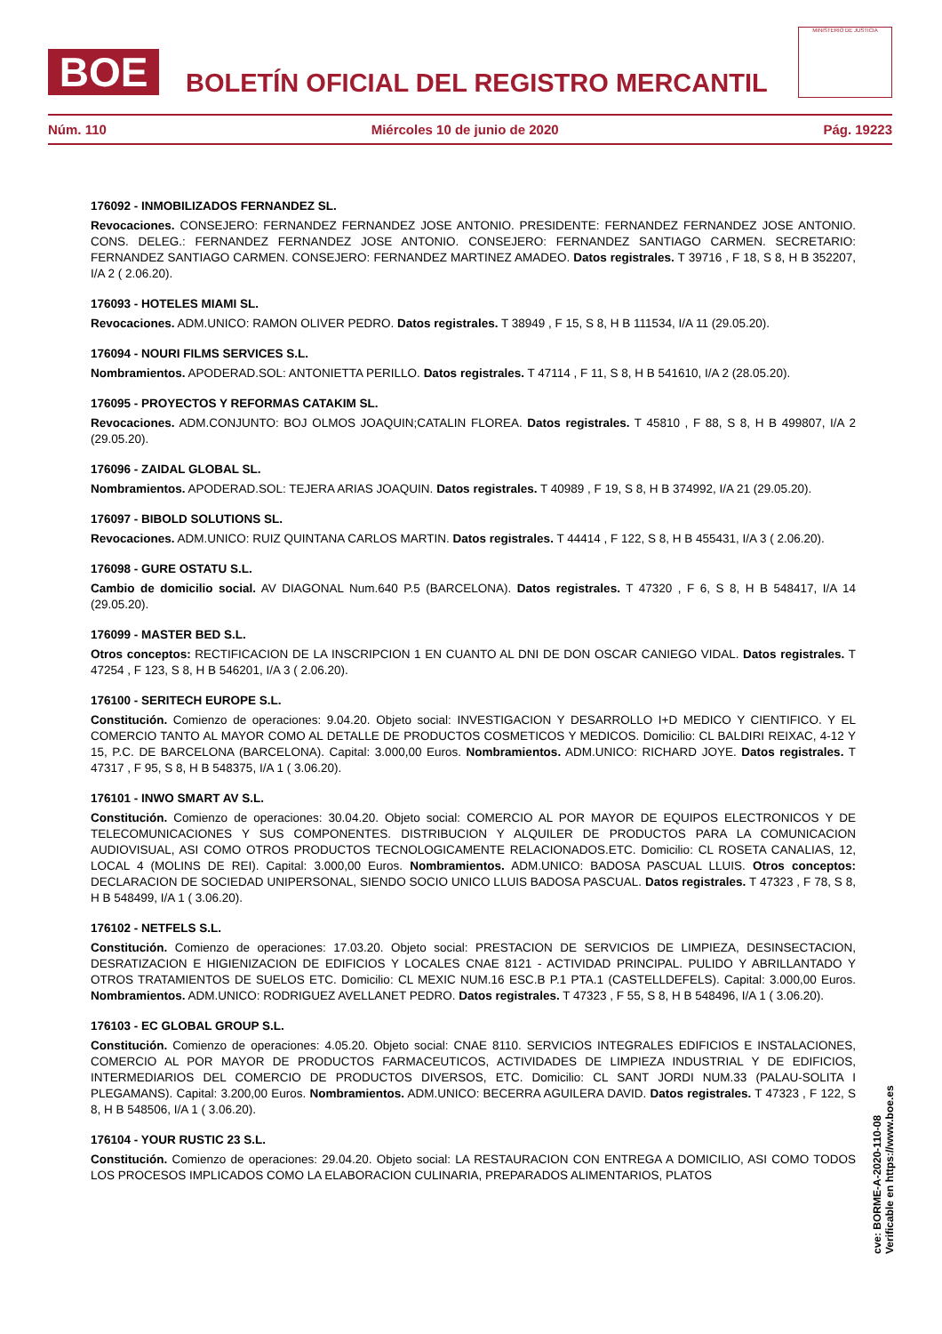BOE
BOLETÍN OFICIAL DEL REGISTRO MERCANTIL
MINISTERIO DE JUSTICIA
Núm. 110 Miércoles 10 de junio de 2020 Pág. 19223
176092 - INMOBILIZADOS FERNANDEZ SL.
Revocaciones. CONSEJERO: FERNANDEZ FERNANDEZ JOSE ANTONIO. PRESIDENTE: FERNANDEZ FERNANDEZ JOSE ANTONIO. CONS. DELEG.: FERNANDEZ FERNANDEZ JOSE ANTONIO. CONSEJERO: FERNANDEZ SANTIAGO CARMEN. SECRETARIO: FERNANDEZ SANTIAGO CARMEN. CONSEJERO: FERNANDEZ MARTINEZ AMADEO. Datos registrales. T 39716 , F 18, S 8, H B 352207, I/A 2 ( 2.06.20).
176093 - HOTELES MIAMI SL.
Revocaciones. ADM.UNICO: RAMON OLIVER PEDRO. Datos registrales. T 38949 , F 15, S 8, H B 111534, I/A 11 (29.05.20).
176094 - NOURI FILMS SERVICES S.L.
Nombramientos. APODERAD.SOL: ANTONIETTA PERILLO. Datos registrales. T 47114 , F 11, S 8, H B 541610, I/A 2 (28.05.20).
176095 - PROYECTOS Y REFORMAS CATAKIM SL.
Revocaciones. ADM.CONJUNTO: BOJ OLMOS JOAQUIN;CATALIN FLOREA. Datos registrales. T 45810 , F 88, S 8, H B 499807, I/A 2 (29.05.20).
176096 - ZAIDAL GLOBAL SL.
Nombramientos. APODERAD.SOL: TEJERA ARIAS JOAQUIN. Datos registrales. T 40989 , F 19, S 8, H B 374992, I/A 21 (29.05.20).
176097 - BIBOLD SOLUTIONS SL.
Revocaciones. ADM.UNICO: RUIZ QUINTANA CARLOS MARTIN. Datos registrales. T 44414 , F 122, S 8, H B 455431, I/A 3 ( 2.06.20).
176098 - GURE OSTATU S.L.
Cambio de domicilio social. AV DIAGONAL Num.640 P.5 (BARCELONA). Datos registrales. T 47320 , F 6, S 8, H B 548417, I/A 14 (29.05.20).
176099 - MASTER BED S.L.
Otros conceptos: RECTIFICACION DE LA INSCRIPCION 1 EN CUANTO AL DNI DE DON OSCAR CANIEGO VIDAL. Datos registrales. T 47254 , F 123, S 8, H B 546201, I/A 3 ( 2.06.20).
176100 - SERITECH EUROPE S.L.
Constitución. Comienzo de operaciones: 9.04.20. Objeto social: INVESTIGACION Y DESARROLLO I+D MEDICO Y CIENTIFICO. Y EL COMERCIO TANTO AL MAYOR COMO AL DETALLE DE PRODUCTOS COSMETICOS Y MEDICOS. Domicilio: CL BALDIRI REIXAC, 4-12 Y 15, P.C. DE BARCELONA (BARCELONA). Capital: 3.000,00 Euros. Nombramientos. ADM.UNICO: RICHARD JOYE. Datos registrales. T 47317 , F 95, S 8, H B 548375, I/A 1 ( 3.06.20).
176101 - INWO SMART AV S.L.
Constitución. Comienzo de operaciones: 30.04.20. Objeto social: COMERCIO AL POR MAYOR DE EQUIPOS ELECTRONICOS Y DE TELECOMUNICACIONES Y SUS COMPONENTES. DISTRIBUCION Y ALQUILER DE PRODUCTOS PARA LA COMUNICACION AUDIOVISUAL, ASI COMO OTROS PRODUCTOS TECNOLOGICAMENTE RELACIONADOS.ETC. Domicilio: CL ROSETA CANALIAS, 12, LOCAL 4 (MOLINS DE REI). Capital: 3.000,00 Euros. Nombramientos. ADM.UNICO: BADOSA PASCUAL LLUIS. Otros conceptos: DECLARACION DE SOCIEDAD UNIPERSONAL, SIENDO SOCIO UNICO LLUIS BADOSA PASCUAL. Datos registrales. T 47323 , F 78, S 8, H B 548499, I/A 1 ( 3.06.20).
176102 - NETFELS S.L.
Constitución. Comienzo de operaciones: 17.03.20. Objeto social: PRESTACION DE SERVICIOS DE LIMPIEZA, DESINSECTACION, DESRATIZACION E HIGIENIZACION DE EDIFICIOS Y LOCALES CNAE 8121 - ACTIVIDAD PRINCIPAL. PULIDO Y ABRILLANTADO Y OTROS TRATAMIENTOS DE SUELOS ETC. Domicilio: CL MEXIC NUM.16 ESC.B P.1 PTA.1 (CASTELLDEFELS). Capital: 3.000,00 Euros. Nombramientos. ADM.UNICO: RODRIGUEZ AVELLANET PEDRO. Datos registrales. T 47323 , F 55, S 8, H B 548496, I/A 1 ( 3.06.20).
176103 - EC GLOBAL GROUP S.L.
Constitución. Comienzo de operaciones: 4.05.20. Objeto social: CNAE 8110. SERVICIOS INTEGRALES EDIFICIOS E INSTALACIONES, COMERCIO AL POR MAYOR DE PRODUCTOS FARMACEUTICOS, ACTIVIDADES DE LIMPIEZA INDUSTRIAL Y DE EDIFICIOS, INTERMEDIARIOS DEL COMERCIO DE PRODUCTOS DIVERSOS, ETC. Domicilio: CL SANT JORDI NUM.33 (PALAU-SOLITA I PLEGAMANS). Capital: 3.200,00 Euros. Nombramientos. ADM.UNICO: BECERRA AGUILERA DAVID. Datos registrales. T 47323 , F 122, S 8, H B 548506, I/A 1 ( 3.06.20).
176104 - YOUR RUSTIC 23 S.L.
Constitución. Comienzo de operaciones: 29.04.20. Objeto social: LA RESTAURACION CON ENTREGA A DOMICILIO, ASI COMO TODOS LOS PROCESOS IMPLICADOS COMO LA ELABORACION CULINARIA, PREPARADOS ALIMENTARIOS, PLATOS
cve: BORME-A-2020-110-08
Verificable en https://www.boe.es